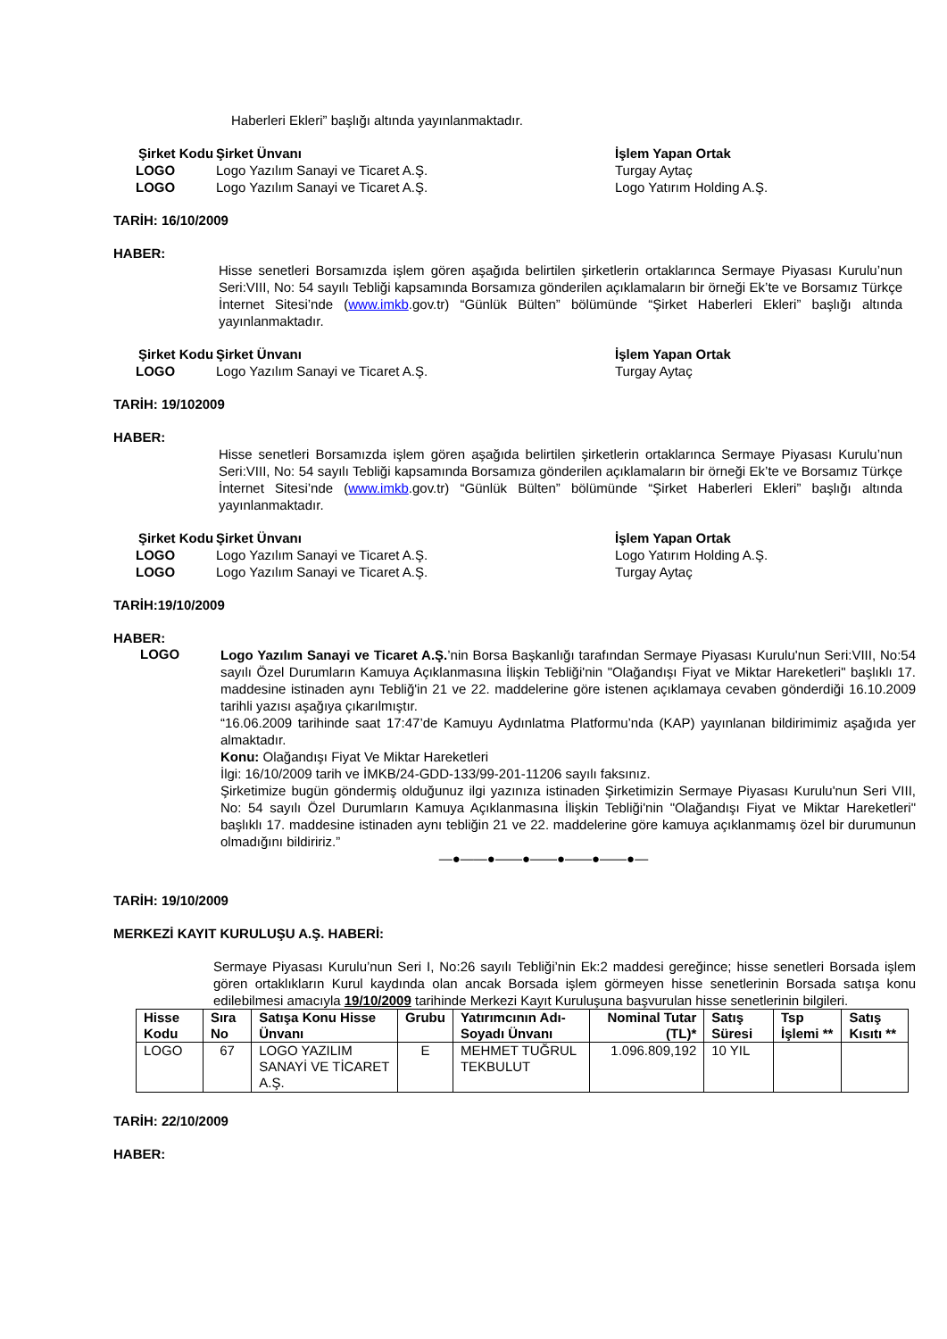Haberleri Ekleri” başlığı altında yayınlanmaktadır.
| Şirket Kodu | Şirket Ünvanı | İşlem Yapan Ortak |
| LOGO | Logo Yazılım Sanayi ve Ticaret A.Ş. | Turgay Aytaç |
| LOGO | Logo Yazılım Sanayi ve Ticaret A.Ş. | Logo Yatırım Holding A.Ş. |
TARİH: 16/10/2009
HABER:
Hisse senetleri Borsamızda işlem gören aşağıda belirtilen şirketlerin ortaklarınca Sermaye Piyasası Kurulu’nun Seri:VIII, No: 54 sayılı Tebliği kapsamında Borsamıza gönderilen açıklamaların bir örneği Ek’te ve Borsamız Türkçe İnternet Sitesi’nde (www.imkb.gov.tr) “Günlük Bülten” bölümünde “Şirket Haberleri Ekleri” başlığı altında yayınlanmaktadır.
| Şirket Kodu | Şirket Ünvanı | İşlem Yapan Ortak |
| LOGO | Logo Yazılım Sanayi ve Ticaret A.Ş. | Turgay Aytaç |
TARİH: 19/102009
HABER:
Hisse senetleri Borsamızda işlem gören aşağıda belirtilen şirketlerin ortaklarınca Sermaye Piyasası Kurulu’nun Seri:VIII, No: 54 sayılı Tebliği kapsamında Borsamıza gönderilen açıklamaların bir örneği Ek’te ve Borsamız Türkçe İnternet Sitesi’nde (www.imkb.gov.tr) “Günlük Bülten” bölümünde “Şirket Haberleri Ekleri” başlığı altında yayınlanmaktadır.
| Şirket Kodu | Şirket Ünvanı | İşlem Yapan Ortak |
| LOGO | Logo Yazılım Sanayi ve Ticaret A.Ş. | Logo Yatırım Holding A.Ş. |
| LOGO | Logo Yazılım Sanayi ve Ticaret A.Ş. | Turgay Aytaç |
TARİH:19/10/2009
HABER:
LOGO
Logo Yazılım Sanayi ve Ticaret A.Ş.’nin Borsa Başkanlığı tarafından Sermaye Piyasası Kurulu'nun Seri:VIII, No:54 sayılı Özel Durumların Kamuya Açıklanmasına İlişkin Tebliği'nin "Olağandışı Fiyat ve Miktar Hareketleri" başlıklı 17. maddesine istinaden aynı Tebliğ'in 21 ve 22. maddelerine göre istenen açıklamaya cevaben gönderdiği 16.10.2009 tarihli yazısı aşağıya çıkarılmıştır.
“16.06.2009 tarihinde saat 17:47’de Kamuyu Aydınlatma Platformu’nda (KAP) yayınlanan bildirimimiz aşağıda yer almaktadır.
Konu: Olağandışı Fiyat Ve Miktar Hareketleri
İlgi: 16/10/2009 tarih ve İMKB/24-GDD-133/99-201-11206 sayılı faksınız.
Şirketimize bugün göndermiş olduğunuz ilgi yazınıza istinaden Şirketimizin Sermaye Piyasası Kurulu'nun Seri VIII, No: 54 sayılı Özel Durumların Kamuya Açıklanmasına İlişkin Tebliği'nin "Olağandışı Fiyat ve Miktar Hareketleri" başlıklı 17. maddesine istinaden aynı tebliğin 21 ve 22. maddelerine göre kamuya açıklanmamış özel bir durumunun olmadığını bildiririz.”
—●——●——●——●——●——●—
TARİH: 19/10/2009
MERKEZİ KAYIT KURULUŞU A.Ş. HABERİ:
Sermaye Piyasası Kurulu’nun Seri I, No:26 sayılı Tebliği’nin Ek:2 maddesi gereğince; hisse senetleri Borsada işlem gören ortaklıkların Kurul kaydında olan ancak Borsada işlem görmeyen hisse senetlerinin Borsada satışa konu edilebilmesi amacıyla 19/10/2009 tarihinde Merkezi Kayıt Kuruluşuna başvurulan hisse senetlerinin bilgileri.
| Hisse Kodu | Sıra No | Satışa Konu Hisse Ünvanı | Grubu | Yatırımcının Adı-Soyadı Ünvanı | Nominal Tutar (TL)* | Satış Süresi | Tsp İşlemi ** | Satış Kısıtı ** |
| --- | --- | --- | --- | --- | --- | --- | --- | --- |
| LOGO | 67 | LOGO YAZILIM SANAYİ VE TİCARET A.Ş. | E | MEHMET TUĞRUL TEKBULUT | 1.096.809,192 | 10 YIL | | |
TARİH: 22/10/2009
HABER: